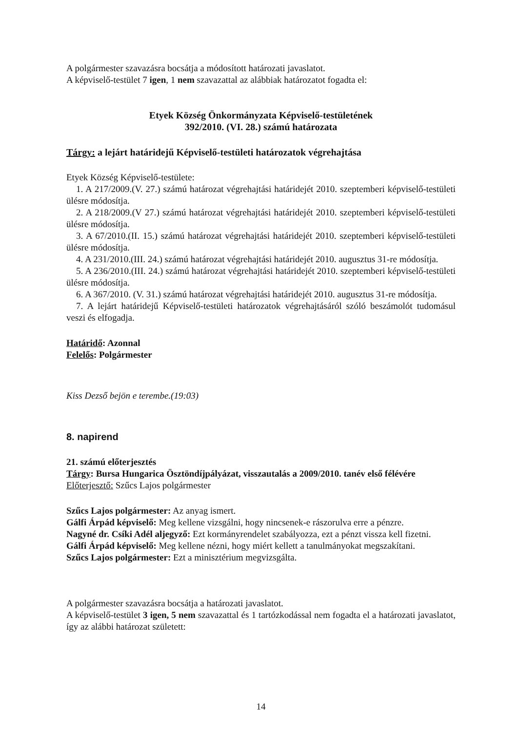A polgármester szavazásra bocsátja a módosított határozati javaslatot.
A képviselő-testület 7 igen, 1 nem szavazattal az alábbiak határozatot fogadta el:
Etyek Község Önkormányzata Képviselő-testületének
392/2010. (VI. 28.) számú határozata
Tárgy: a lejárt határidejű Képviselő-testületi határozatok végrehajtása
Etyek Község Képviselő-testülete:
1. A 217/2009.(V. 27.) számú határozat végrehajtási határidejét 2010. szeptemberi képviselő-testületi ülésre módosítja.
2. A 218/2009.(V 27.) számú határozat végrehajtási határidejét 2010. szeptemberi képviselő-testületi ülésre módosítja.
3. A 67/2010.(II. 15.) számú határozat végrehajtási határidejét 2010. szeptemberi képviselő-testületi ülésre módosítja.
4. A 231/2010.(III. 24.) számú határozat végrehajtási határidejét 2010. augusztus 31-re módosítja.
5. A 236/2010.(III. 24.) számú határozat végrehajtási határidejét 2010. szeptemberi képviselő-testületi ülésre módosítja.
6. A 367/2010. (V. 31.) számú határozat végrehajtási határidejét 2010. augusztus 31-re módosítja.
7. A lejárt határidejű Képviselő-testületi határozatok végrehajtásáról szóló beszámolót tudomásul veszi és elfogadja.
Határidő: Azonnal
Felelős: Polgármester
Kiss Dezső bejön e terembe.(19:03)
8. napirend
21. számú előterjesztés
Tárgy: Bursa Hungarica Ösztöndíjpályázat, visszautalás a 2009/2010. tanév első félévére
Előterjesztő: Szűcs Lajos polgármester
Szűcs Lajos polgármester: Az anyag ismert.
Gálfi Árpád képviselő: Meg kellene vizsgálni, hogy nincsenek-e rászorulva erre a pénzre.
Nagyné dr. Csíki Adél aljegyző: Ezt kormányrendelet szabályozza, ezt a pénzt vissza kell fizetni.
Gálfi Árpád képviselő: Meg kellene nézni, hogy miért kellett a tanulmányokat megszakítani.
Szűcs Lajos polgármester: Ezt a minisztérium megvizsgálta.
A polgármester szavazásra bocsátja a határozati javaslatot.
A képviselő-testület 3 igen, 5 nem szavazattal és 1 tartózkodással nem fogadta el a határozati javaslatot, így az alábbi határozat született:
14